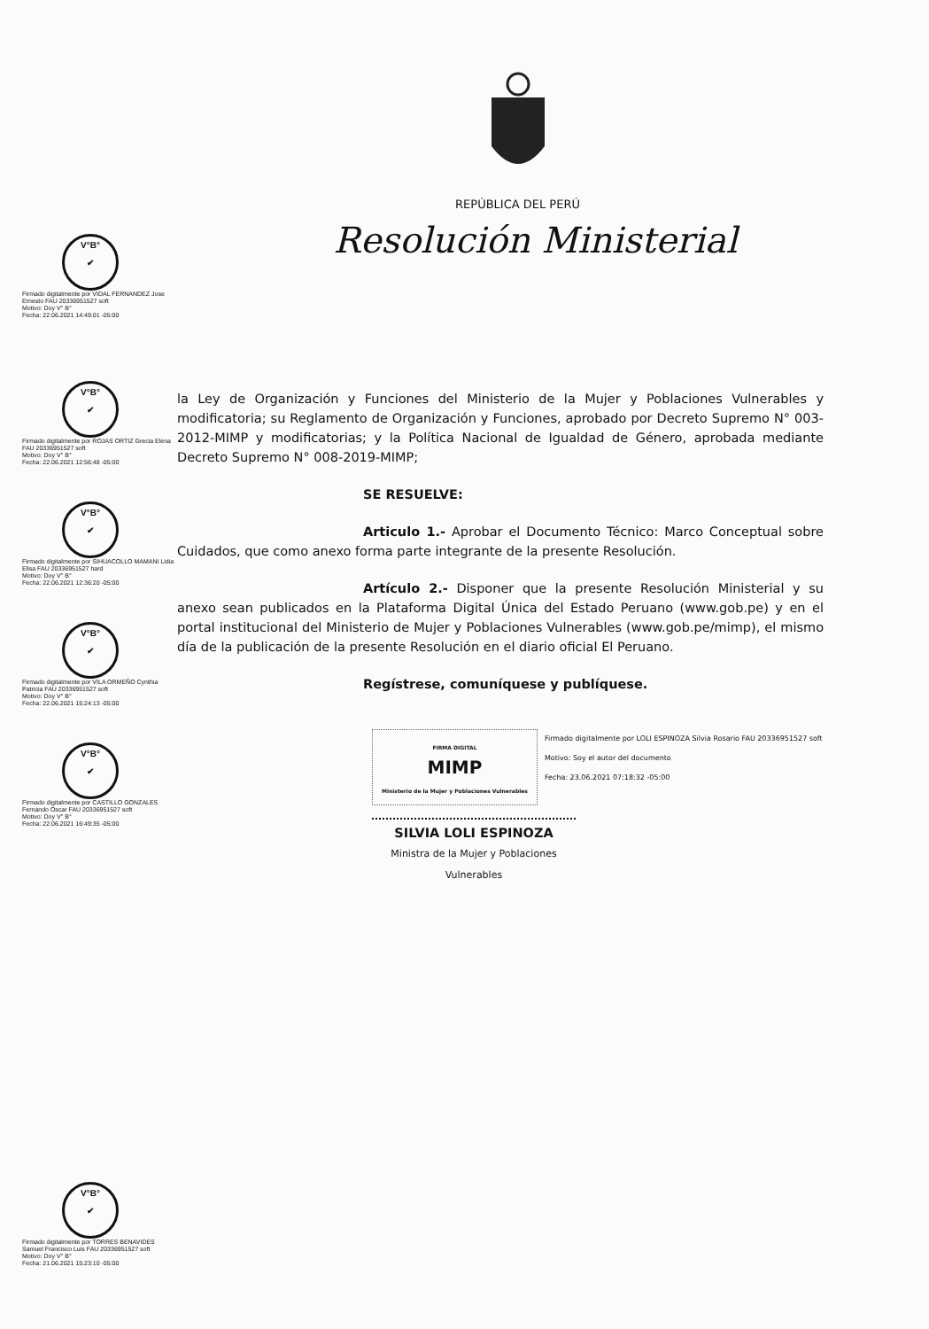REPÚBLICA DEL PERÚ
Resolución Ministerial
V°B°
✔
Firmado digitalmente por VIDAL FERNANDEZ Jose Ernesto FAU 20336951527 soft
Motivo: Doy V° B°
Fecha: 22.06.2021 14:49:01 -05:00
V°B°
✔
Firmado digitalmente por ROJAS ORTIZ Grecia Elena FAU 20336951527 soft
Motivo: Doy V° B°
Fecha: 22.06.2021 12:56:48 -05:00
V°B°
✔
Firmado digitalmente por SIHUACOLLO MAMANI Lidia Elisa FAU 20336951527 hard
Motivo: Doy V° B°
Fecha: 22.06.2021 12:36:20 -05:00
V°B°
✔
Firmado digitalmente por VILA ORMEÑO Cynthia Patricia FAU 20336951527 soft
Motivo: Doy V° B°
Fecha: 22.06.2021 15:24:13 -05:00
V°B°
✔
Firmado digitalmente por CASTILLO GONZALES Fernando Oscar FAU 20336951527 soft
Motivo: Doy V° B°
Fecha: 22.06.2021 16:49:35 -05:00
V°B°
✔
Firmado digitalmente por TORRES BENAVIDES Samuel Francisco Luis FAU 20336951527 soft
Motivo: Doy V° B°
Fecha: 21.06.2021 15:23:10 -05:00
la Ley de Organización y Funciones del Ministerio de la Mujer y Poblaciones Vulnerables y modificatoria; su Reglamento de Organización y Funciones, aprobado por Decreto Supremo N° 003-2012-MIMP y modificatorias; y la Política Nacional de Igualdad de Género, aprobada mediante Decreto Supremo N° 008-2019-MIMP;
SE RESUELVE:
Articulo 1.- Aprobar el Documento Técnico: Marco Conceptual sobre Cuidados, que como anexo forma parte integrante de la presente Resolución.
Artículo 2.- Disponer que la presente Resolución Ministerial y su anexo sean publicados en la Plataforma Digital Única del Estado Peruano (www.gob.pe) y en el portal institucional del Ministerio de Mujer y Poblaciones Vulnerables (www.gob.pe/mimp), el mismo día de la publicación de la presente Resolución en el diario oficial El Peruano.
Regístrese, comuníquese y publíquese.
FIRMA DIGITAL
MIMP
Ministerio de la Mujer y Poblaciones Vulnerables
Firmado digitalmente por LOLI ESPINOZA Silvia Rosario FAU 20336951527 soft
Motivo: Soy el autor del documento
Fecha: 23.06.2021 07:18:32 -05:00
SILVIA LOLI ESPINOZA
Ministra de la Mujer y Poblaciones Vulnerables